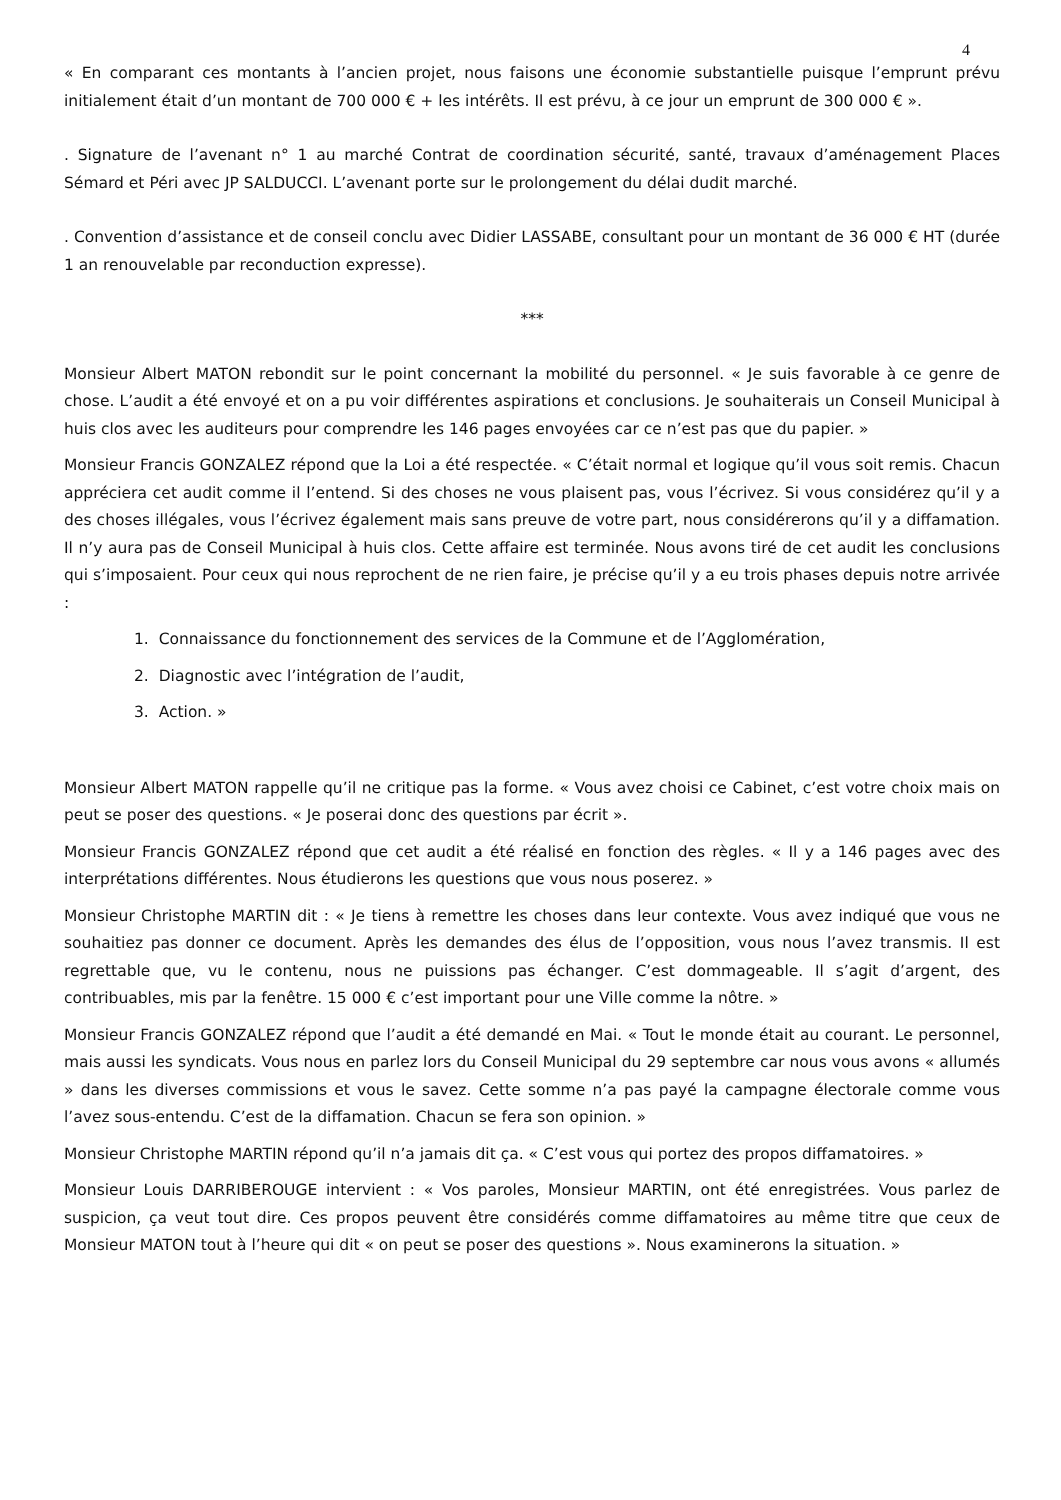4
« En comparant ces montants à l’ancien projet, nous faisons une économie substantielle puisque l’emprunt prévu initialement était d’un montant de 700 000 € + les intérêts. Il est prévu, à ce jour un emprunt de 300 000 € ».
. Signature de l’avenant n° 1 au marché Contrat de coordination sécurité, santé, travaux d’aménagement Places Sémard et Péri avec JP SALDUCCI. L’avenant porte sur le prolongement du délai dudit marché.
. Convention d’assistance et de conseil conclu avec Didier LASSABE, consultant pour un montant de 36 000 € HT (durée 1 an renouvelable par reconduction expresse).
***
Monsieur Albert MATON rebondit sur le point concernant la mobilité du personnel. « Je suis favorable à ce genre de chose. L’audit a été envoyé et on a pu voir différentes aspirations et conclusions. Je souhaiterais un Conseil Municipal à huis clos avec les auditeurs pour comprendre les 146 pages envoyées car ce n’est pas que du papier. »
Monsieur Francis GONZALEZ répond que la Loi a été respectée. « C’était normal et logique qu’il vous soit remis. Chacun appréciera cet audit comme il l’entend. Si des choses ne vous plaisent pas, vous l’écrivez. Si vous considérez qu’il y a des choses illégales, vous l’écrivez également mais sans preuve de votre part, nous considérerons qu’il y a diffamation. Il n’y aura pas de Conseil Municipal à huis clos. Cette affaire est terminée. Nous avons tiré de cet audit les conclusions qui s’imposaient. Pour ceux qui nous reprochent de ne rien faire, je précise qu’il y a eu trois phases depuis notre arrivée :
1. Connaissance du fonctionnement des services de la Commune et de l’Agglomération,
2. Diagnostic avec l’intégration de l’audit,
3. Action. »
Monsieur Albert MATON rappelle qu’il ne critique pas la forme. « Vous avez choisi ce Cabinet, c’est votre choix mais on peut se poser des questions. « Je poserai donc des questions par écrit ».
Monsieur Francis GONZALEZ répond que cet audit a été réalisé en fonction des règles. « Il y a 146 pages avec des interprétations différentes. Nous étudierons les questions que vous nous poserez. »
Monsieur Christophe MARTIN dit : « Je tiens à remettre les choses dans leur contexte. Vous avez indiqué que vous ne souhaitiez pas donner ce document. Après les demandes des élus de l’opposition, vous nous l’avez transmis. Il est regrettable que, vu le contenu, nous ne puissions pas échanger. C’est dommageable. Il s’agit d’argent, des contribuables, mis par la fenêtre. 15 000 € c’est important pour une Ville comme la nôtre. »
Monsieur Francis GONZALEZ répond que l’audit a été demandé en Mai. « Tout le monde était au courant. Le personnel, mais aussi les syndicats. Vous nous en parlez lors du Conseil Municipal du 29 septembre car nous vous avons « allumés » dans les diverses commissions et vous le savez. Cette somme n’a pas payé la campagne électorale comme vous l’avez sous-entendu. C’est de la diffamation. Chacun se fera son opinion. »
Monsieur Christophe MARTIN répond qu’il n’a jamais dit ça. « C’est vous qui portez des propos diffamatoires. »
Monsieur Louis DARRIBEROUGE intervient : « Vos paroles, Monsieur MARTIN, ont été enregistrées. Vous parlez de suspicion, ça veut tout dire. Ces propos peuvent être considérés comme diffamatoires au même titre que ceux de Monsieur MATON tout à l’heure qui dit « on peut se poser des questions ». Nous examinerons la situation. »